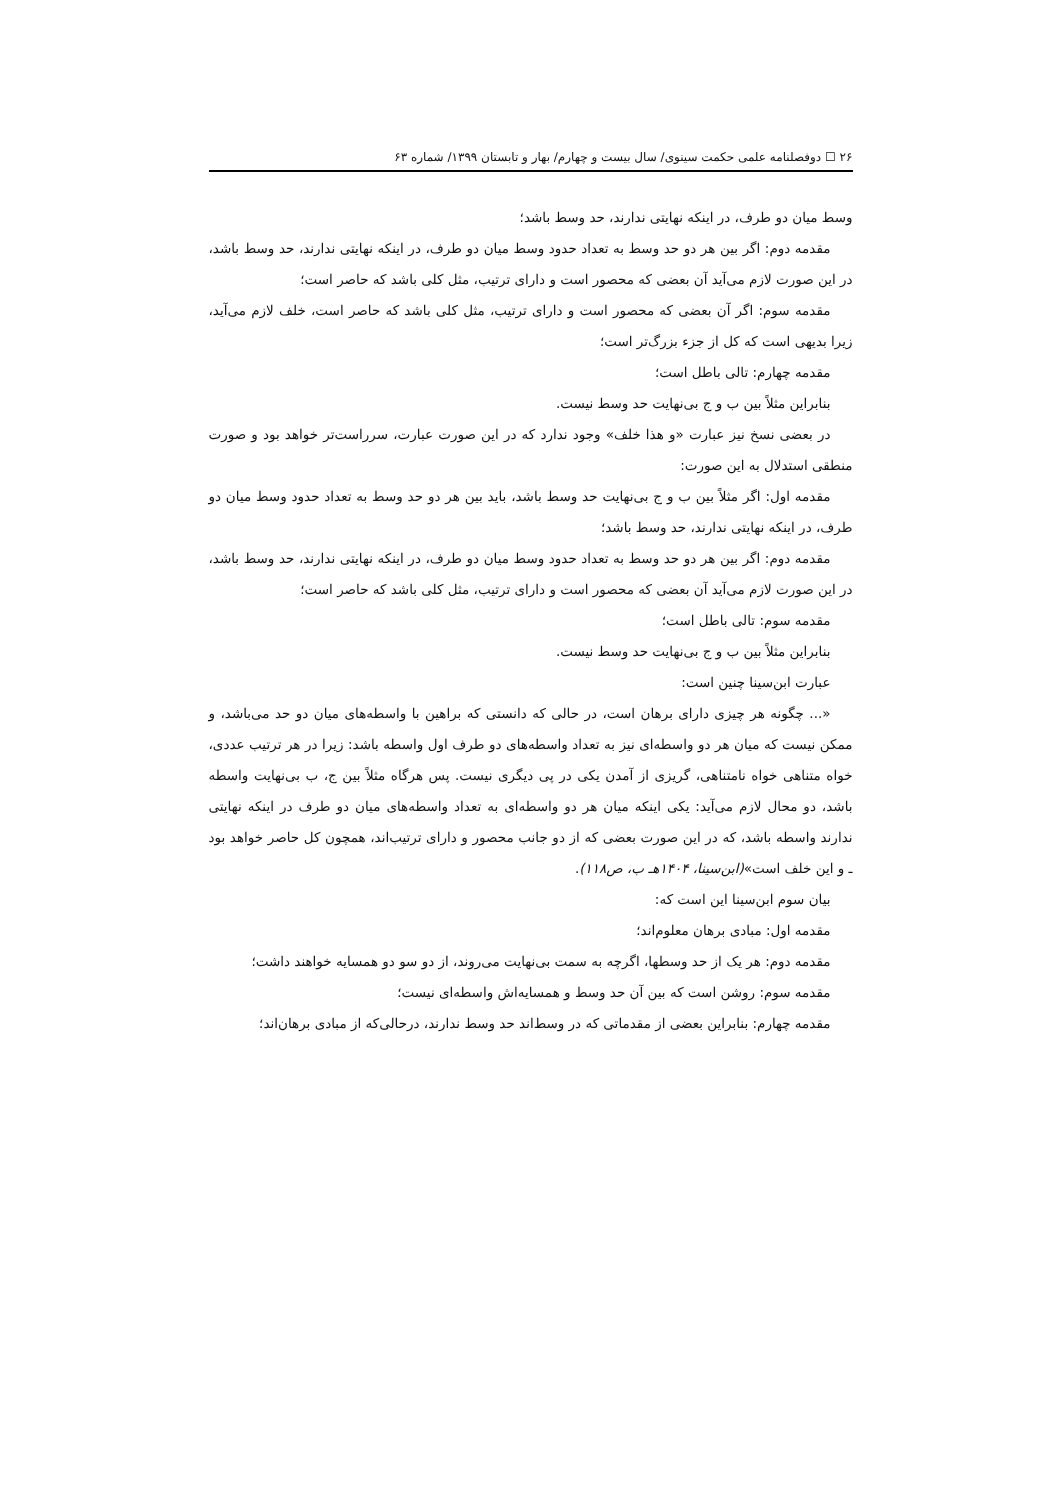۲۶ ☐ دوفصلنامه علمی حکمت سینوی/ سال بیست و چهارم/ بهار و تابستان ۱۳۹۹/ شماره ۶۳
وسط میان دو طرف، در اینکه نهایتی ندارند، حد وسط باشد؛
مقدمه دوم: اگر بین هر دو حد وسط به تعداد حدود وسط میان دو طرف، در اینکه نهایتی ندارند، حد وسط باشد، در این صورت لازم می‌آید آن بعضی که محصور است و دارای ترتیب، مثل کلی باشد که حاصر است؛
مقدمه سوم: اگر آن بعضی که محصور است و دارای ترتیب، مثل کلی باشد که حاصر است، خلف لازم می‌آید، زیرا بدیهی است که کل از جزء بزرگ‌تر است؛
مقدمه چهارم: تالی باطل است؛
بنابراین مثلاً بین ب و ج بی‌نهایت حد وسط نیست.
در بعضی نسخ نیز عبارت «و هذا خلف» وجود ندارد که در این صورت عبارت، سرراست‌تر خواهد بود و صورت منطقی استدلال به این صورت:
مقدمه اول: اگر مثلاً بین ب و ج بی‌نهایت حد وسط باشد، باید بین هر دو حد وسط به تعداد حدود وسط میان دو طرف، در اینکه نهایتی ندارند، حد وسط باشد؛
مقدمه دوم: اگر بین هر دو حد وسط به تعداد حدود وسط میان دو طرف، در اینکه نهایتی ندارند، حد وسط باشد، در این صورت لازم می‌آید آن بعضی که محصور است و دارای ترتیب، مثل کلی باشد که حاصر است؛
مقدمه سوم: تالی باطل است؛
بنابراین مثلاً بین ب و ج بی‌نهایت حد وسط نیست.
عبارت ابن‌سینا چنین است:
«... چگونه هر چیزی دارای برهان است، در حالی که دانستی که براهین با واسطه‌های میان دو حد می‌باشد، و ممکن نیست که میان هر دو واسطه‌ای نیز به تعداد واسطه‌های دو طرف اول واسطه باشد: زیرا در هر ترتیب عددی، خواه متناهی خواه نامتناهی، گریزی از آمدن یکی در پی دیگری نیست. پس هرگاه مثلاً بین ج، ب بی‌نهایت واسطه باشد، دو محال لازم می‌آید: یکی اینکه میان هر دو واسطه‌ای به تعداد واسطه‌های میان دو طرف در اینکه نهایتی ندارند واسطه باشد، که در این صورت بعضی که از دو جانب محصور و دارای ترتیب‌اند، همچون کل حاصر خواهد بود ـ و این خلف است»(ابن‌سینا، ۱۴۰۴هـ ب، ص۱۱۸).
بیان سوم ابن‌سینا این است که:
مقدمه اول: مبادی برهان معلوم‌اند؛
مقدمه دوم: هر یک از حد وسطها، اگرچه به سمت بی‌نهایت می‌روند، از دو سو دو همسایه خواهند داشت؛
مقدمه سوم: روشن است که بین آن حد وسط و همسایه‌اش واسطه‌ای نیست؛
مقدمه چهارم: بنابراین بعضی از مقدماتی که در وسط‌اند حد وسط ندارند، درحالی‌که از مبادی برهان‌اند؛